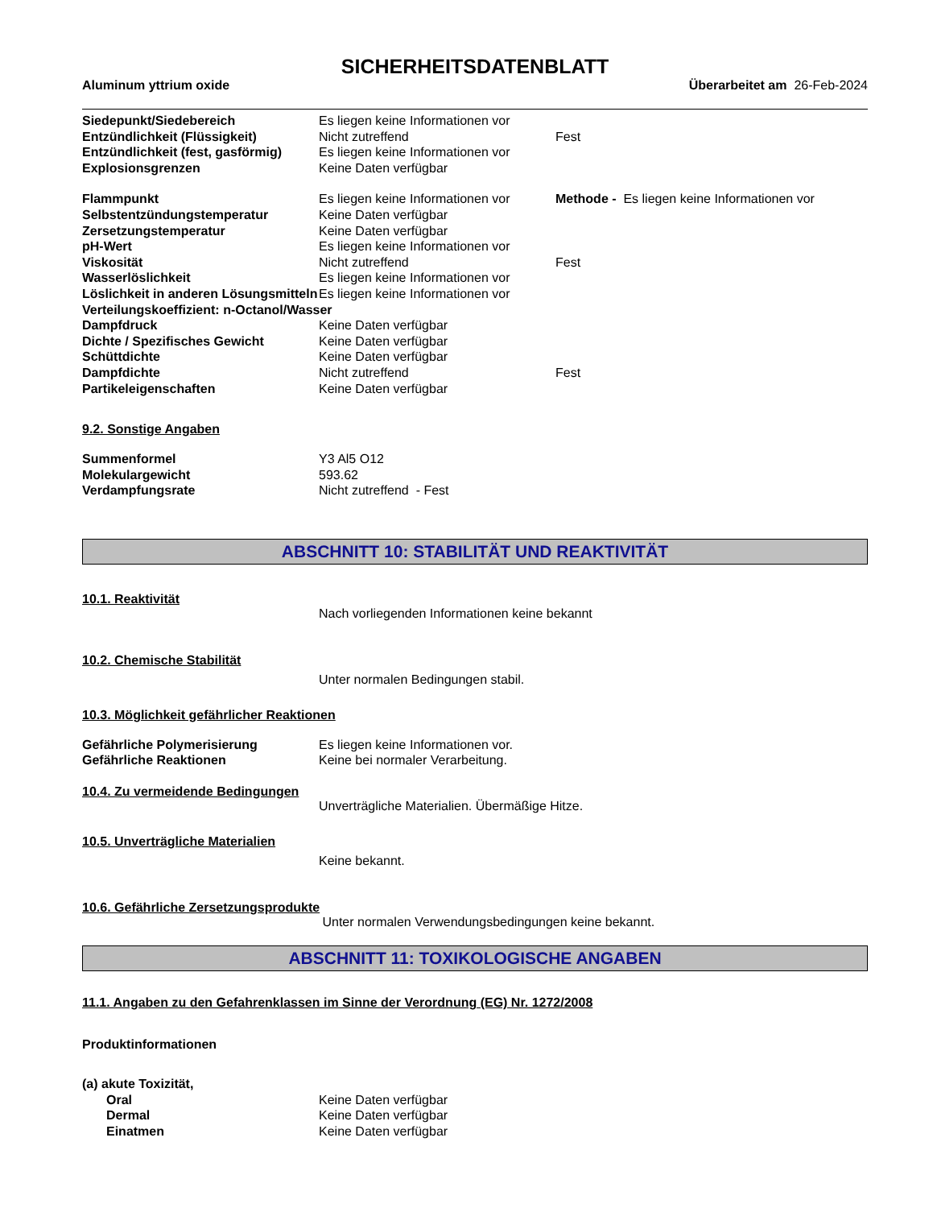SICHERHEITSDATENBLATT
Aluminum yttrium oxide Überarbeitet am 26-Feb-2024
| Siedepunkt/Siedebereich | Es liegen keine Informationen vor | |
| Entzündlichkeit (Flüssigkeit) | Nicht zutreffend | Fest |
| Entzündlichkeit (fest, gasförmig) | Es liegen keine Informationen vor | |
| Explosionsgrenzen | Keine Daten verfügbar | |
| Flammpunkt | Es liegen keine Informationen vor | Methode - Es liegen keine Informationen vor |
| Selbstentzündungstemperatur | Keine Daten verfügbar | |
| Zersetzungstemperatur | Keine Daten verfügbar | |
| pH-Wert | Es liegen keine Informationen vor | |
| Viskosität | Nicht zutreffend | Fest |
| Wasserlöslichkeit | Es liegen keine Informationen vor | |
| Löslichkeit in anderen Lösungsmitteln | Es liegen keine Informationen vor | |
| Verteilungskoeffizient: n-Octanol/Wasser | | |
| Dampfdruck | Keine Daten verfügbar | |
| Dichte / Spezifisches Gewicht | Keine Daten verfügbar | |
| Schüttdichte | Keine Daten verfügbar | |
| Dampfdichte | Nicht zutreffend | Fest |
| Partikeleigenschaften | Keine Daten verfügbar | |
9.2. Sonstige Angaben
| Summenformel | Y3 Al5 O12 |
| Molekulargewicht | 593.62 |
| Verdampfungsrate | Nicht zutreffend - Fest |
ABSCHNITT 10: STABILITÄT UND REAKTIVITÄT
10.1. Reaktivität
Nach vorliegenden Informationen keine bekannt
10.2. Chemische Stabilität
Unter normalen Bedingungen stabil.
10.3. Möglichkeit gefährlicher Reaktionen
| Gefährliche Polymerisierung | Es liegen keine Informationen vor. |
| Gefährliche Reaktionen | Keine bei normaler Verarbeitung. |
10.4. Zu vermeidende Bedingungen
Unverträgliche Materialien. Übermäßige Hitze.
10.5. Unverträgliche Materialien
Keine bekannt.
10.6. Gefährliche Zersetzungsprodukte
Unter normalen Verwendungsbedingungen keine bekannt.
ABSCHNITT 11: TOXIKOLOGISCHE ANGABEN
11.1. Angaben zu den Gefahrenklassen im Sinne der Verordnung (EG) Nr. 1272/2008
Produktinformationen
| (a) akute Toxizität, | |
| Oral | Keine Daten verfügbar |
| Dermal | Keine Daten verfügbar |
| Einatmen | Keine Daten verfügbar |